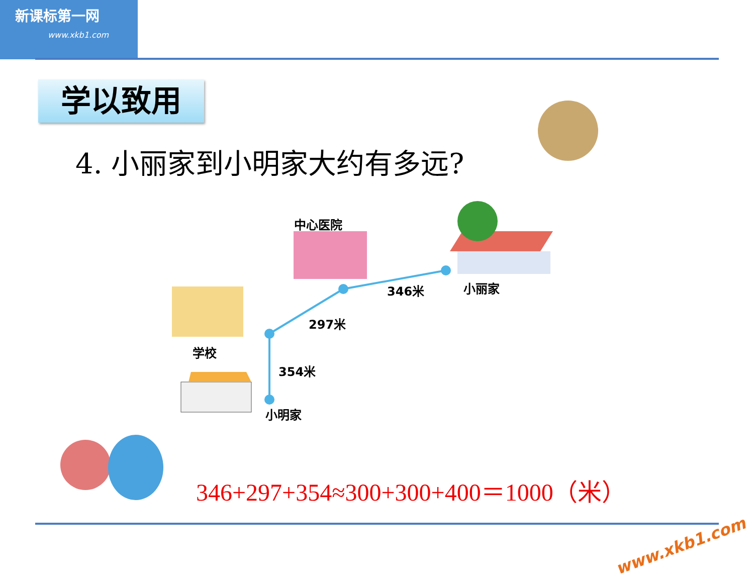新课标第一网
www.xkb1.com
学以致用
4. 小丽家到小明家大约有多远?
中心医院
小丽家
346米
297米
学校
354米
小明家
346+297+354≈300+300+400＝1000（米）
www.xkb1.com